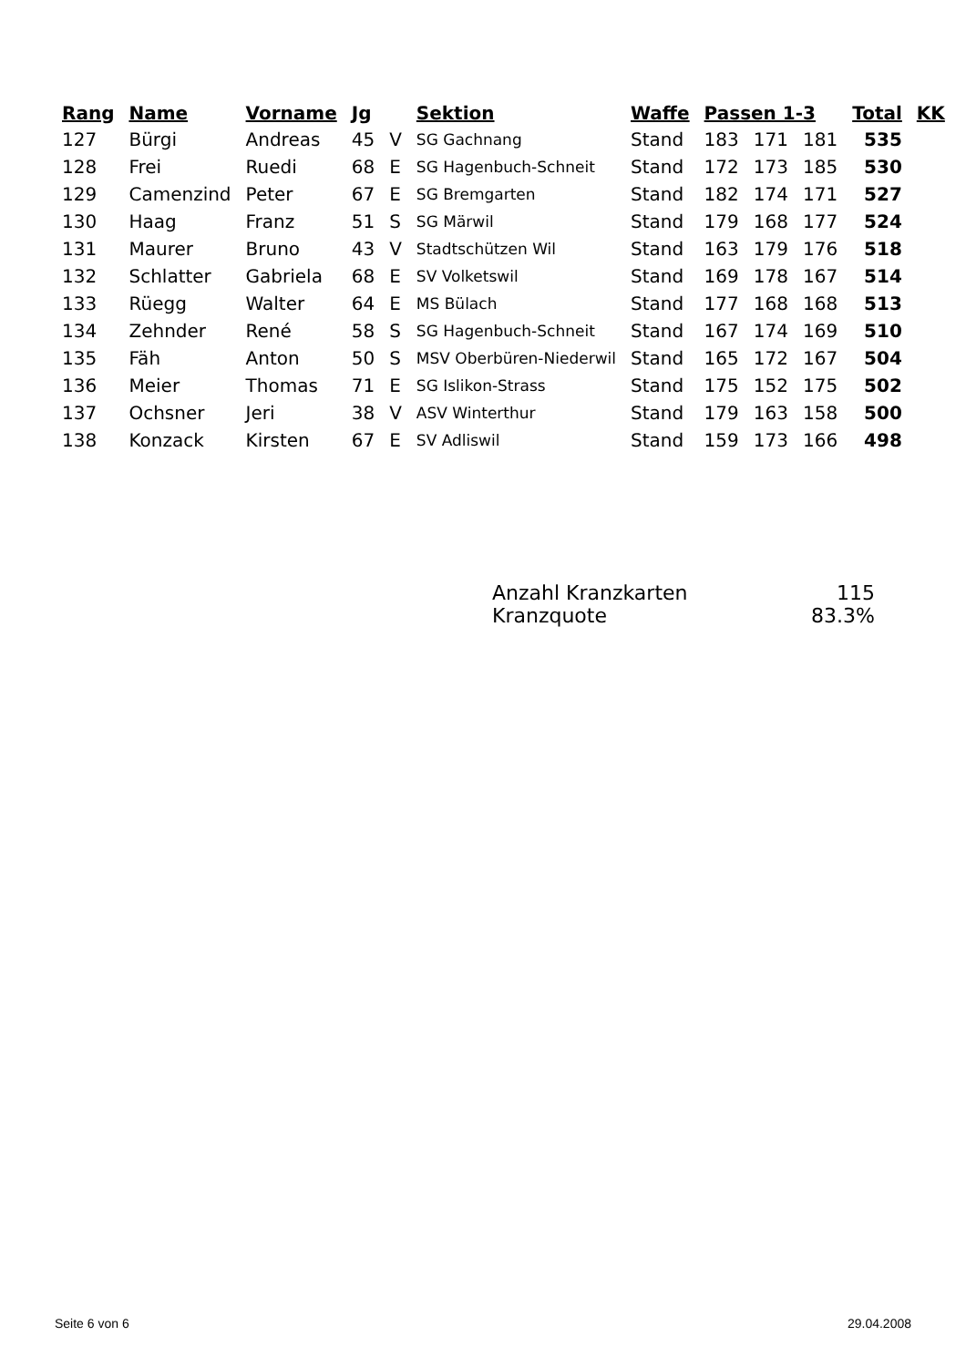| Rang | Name | Vorname | Jg | | Sektion | Waffe | Passen 1-3 | | | Total | KK |
| --- | --- | --- | --- | --- | --- | --- | --- | --- | --- | --- | --- |
| 127 | Bürgi | Andreas | 45 | V | SG Gachnang | Stand | 183 | 171 | 181 | 535 | |
| 128 | Frei | Ruedi | 68 | E | SG Hagenbuch-Schneit | Stand | 172 | 173 | 185 | 530 | |
| 129 | Camenzind | Peter | 67 | E | SG Bremgarten | Stand | 182 | 174 | 171 | 527 | |
| 130 | Haag | Franz | 51 | S | SG Märwil | Stand | 179 | 168 | 177 | 524 | |
| 131 | Maurer | Bruno | 43 | V | Stadtschützen Wil | Stand | 163 | 179 | 176 | 518 | |
| 132 | Schlatter | Gabriela | 68 | E | SV Volketswil | Stand | 169 | 178 | 167 | 514 | |
| 133 | Rüegg | Walter | 64 | E | MS Bülach | Stand | 177 | 168 | 168 | 513 | |
| 134 | Zehnder | René | 58 | S | SG Hagenbuch-Schneit | Stand | 167 | 174 | 169 | 510 | |
| 135 | Fäh | Anton | 50 | S | MSV Oberbüren-Niederwil | Stand | 165 | 172 | 167 | 504 | |
| 136 | Meier | Thomas | 71 | E | SG Islikon-Strass | Stand | 175 | 152 | 175 | 502 | |
| 137 | Ochsner | Jeri | 38 | V | ASV Winterthur | Stand | 179 | 163 | 158 | 500 | |
| 138 | Konzack | Kirsten | 67 | E | SV Adliswil | Stand | 159 | 173 | 166 | 498 | |
Anzahl Kranzkarten 115
Kranzquote 83.3%
Seite 6 von 6 29.04.2008